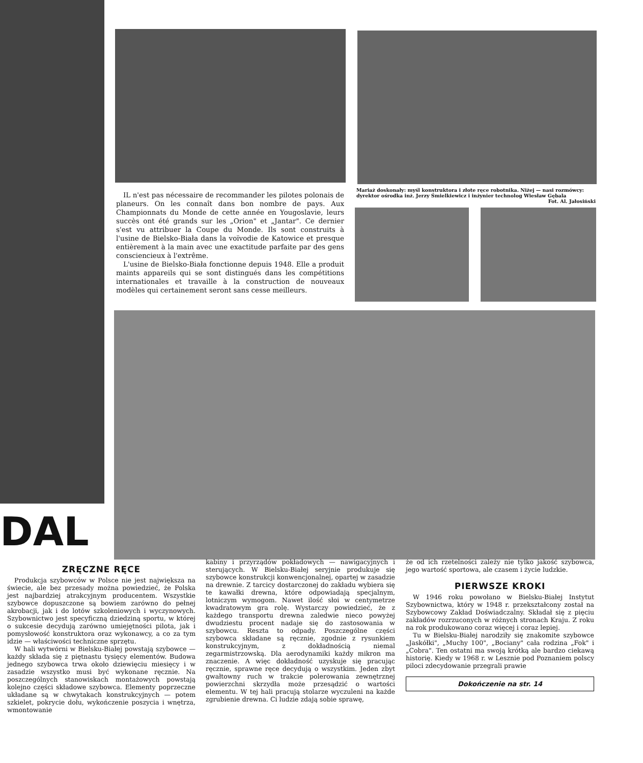IL n'est pas nécessaire de recommander les pilotes polonais de planeurs. On les connaît dans bon nombre de pays. Aux Championnats du Monde de cette année en Yougoslavie, leurs succès ont été grands sur les „Orion" et „Jantar". Ce dernier s'est vu attribuer la Coupe du Monde. Ils sont construits à l'usine de Bielsko-Biała dans la voïvodie de Katowice et presque entièrement à la main avec une exactitude parfaite par des gens consciencieux à l'extrême.
L'usine de Bielsko-Biała fonctionne depuis 1948. Elle a produit maints appareils qui se sont distingués dans les compétitions internationales et travaille à la construction de nouveaux modèles qui certainement seront sans cesse meilleurs.
Mariaż doskonały: myśl konstruktora i złote ręce robotnika. Niżej — nasi rozmówcy: dyrektor ośrodka inż. Jerzy Śmielkiewicz i inżynier technolog Wiesław Gębala Fot. Al. Jałosiński
DAL
ZRĘCZNE RĘCE
Produkcja szybowców w Polsce nie jest największa na świecie, ale bez przesady można powiedzieć, że Polska jest najbardziej atrakcyjnym producentem. Wszystkie szybowce dopuszczone są bowiem zarówno do pełnej akrobacji, jak i do lotów szkoleniowych i wyczynowych. Szybownictwo jest specyficzną dziedziną sportu, w której o sukcesie decydują zarówno umiejętności pilota, jak i pomysłowość konstruktora oraz wykonawcy, a co za tym idzie — właściwości techniczne sprzętu.
W hali wytwórni w Bielsku-Białej powstają szybowce — każdy składa się z piętnastu tysięcy elementów. Budowa jednego szybowca trwa około dziewięciu miesięcy i w zasadzie wszystko musi być wykonane ręcznie. Na poszczególnych stanowiskach montażowych powstają kolejno części składowe szybowca. Elementy poprzeczne układane są w chwytakach konstrukcyjnych — potem szkielet, pokrycie dołu, wykończenie poszycia i wnętrza, wmontowanie
kabiny i przyrządów pokładowych — nawigacyjnych i sterujących. W Bielsku-Białej seryjnie produkuje się szybowce konstrukcji konwencjonalnej, opartej w zasadzie na drewnie. Z tarcicy dostarczonej do zakładu wybiera się te kawałki drewna, które odpowiadają specjalnym, lotniczym wymogom. Nawet ilość słoi w centymetrze kwadratowym gra rolę. Wystarczy powiedzieć, że z każdego transportu drewna zaledwie nieco powyżej dwudziestu procent nadaje się do zastosowania w szybowcu. Reszta to odpady. Poszczególne części szybowca składane są ręcznie, zgodnie z rysunkiem konstrukcyjnym, z dokładnością niemal zegarmistrzowską. Dla aerodynamiki każdy mikron ma znaczenie. A więc dokładność uzyskuje się pracując ręcznie, sprawne ręce decydują o wszystkim. Jeden zbyt gwałtowny ruch w trakcie polerowania zewnętrznej powierzchni skrzydła może przesądzić o wartości elementu. W tej hali pracują stolarze wyczuleni na każde zgrubienie drewna. Ci ludzie zdają sobie sprawę,
że od ich rzetelności zależy nie tylko jakość szybowca, jego wartość sportowa, ale czasem i życie ludzkie.
PIERWSZE KROKI
W 1946 roku powołano w Bielsku-Białej Instytut Szybownictwa, który w 1948 r. przekształcony został na Szybowcowy Zakład Doświadczalny. Składał się z pięciu zakładów rozrzuconych w różnych stronach Kraju. Z roku na rok produkowano coraz więcej i coraz lepiej.
Tu w Bielsku-Białej narodziły się znakomite szybowce „Jaskółki", „Muchy 100", „Bociany" cała rodzina „Fok" i „Cobra". Ten ostatni ma swoją krótką ale bardzo ciekawą historię. Kiedy w 1968 r. w Lesznie pod Poznaniem polscy piloci zdecydowanie przegrali prawie
Dokończenie na str. 14